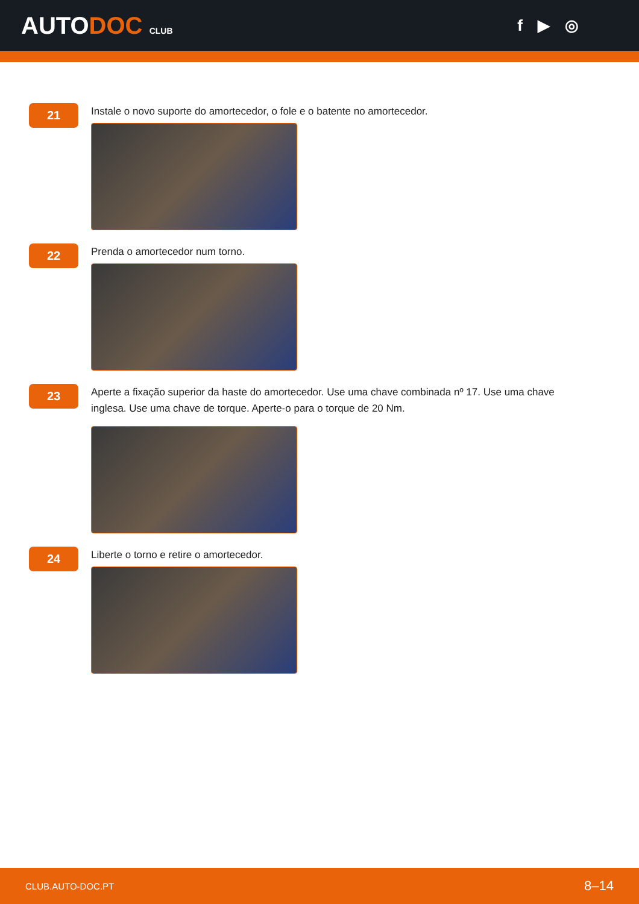AUTODOC CLUB
f ▶ ◎
21
Instale o novo suporte do amortecedor, o fole e o batente no amortecedor.
22
Prenda o amortecedor num torno.
23
Aperte a fixação superior da haste do amortecedor. Use uma chave combinada nº 17. Use uma chave inglesa. Use uma chave de torque. Aperte-o para o torque de 20 Nm.
24
Liberte o torno e retire o amortecedor.
CLUB.AUTO-DOC.PT 8–14